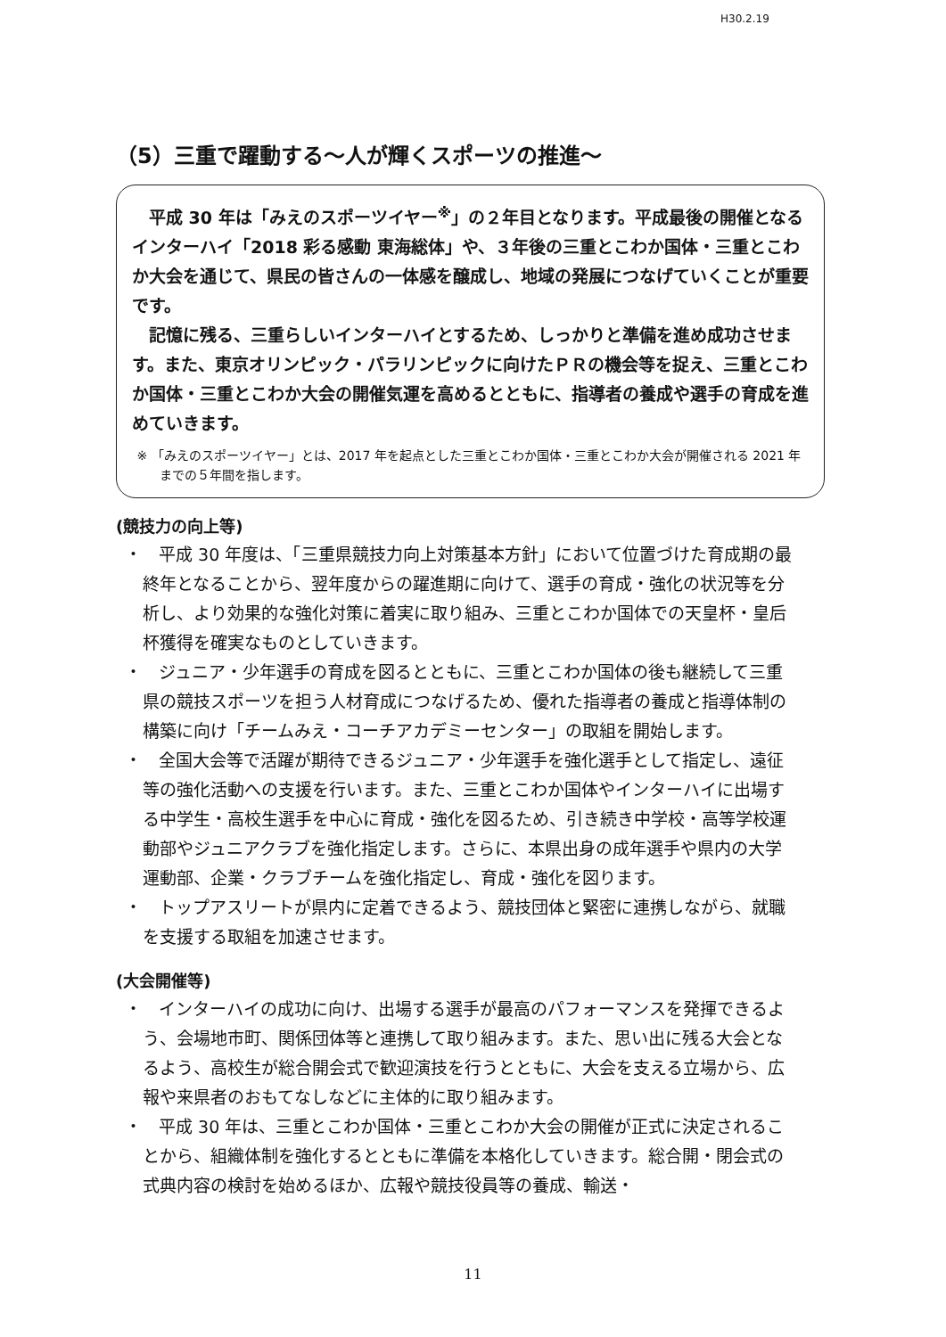H30.2.19
（5）三重で躍動する～人が輝くスポーツの推進～
平成 30 年は「みえのスポーツイヤー<sup>※</sup>」の２年目となります。平成最後の開催となるインターハイ「2018 彩る感動 東海総体」や、３年後の三重とこわか国体・三重とこわか大会を通じて、県民の皆さんの一体感を醸成し、地域の発展につなげていくことが重要です。
記憶に残る、三重らしいインターハイとするため、しっかりと準備を進め成功させます。また、東京オリンピック・パラリンピックに向けたＰＲの機会等を捉え、三重とこわか国体・三重とこわか大会の開催気運を高めるとともに、指導者の養成や選手の育成を進めていきます。
※ 「みえのスポーツイヤー」とは、2017 年を起点とした三重とこわか国体・三重とこわか大会が開催される 2021 年までの５年間を指します。
(競技力の向上等)
・　平成 30 年度は、「三重県競技力向上対策基本方針」において位置づけた育成期の最終年となることから、翌年度からの躍進期に向けて、選手の育成・強化の状況等を分析し、より効果的な強化対策に着実に取り組み、三重とこわか国体での天皇杯・皇后杯獲得を確実なものとしていきます。
・　ジュニア・少年選手の育成を図るとともに、三重とこわか国体の後も継続して三重県の競技スポーツを担う人材育成につなげるため、優れた指導者の養成と指導体制の構築に向け「チームみえ・コーチアカデミーセンター」の取組を開始します。
・　全国大会等で活躍が期待できるジュニア・少年選手を強化選手として指定し、遠征等の強化活動への支援を行います。また、三重とこわか国体やインターハイに出場する中学生・高校生選手を中心に育成・強化を図るため、引き続き中学校・高等学校運動部やジュニアクラブを強化指定します。さらに、本県出身の成年選手や県内の大学運動部、企業・クラブチームを強化指定し、育成・強化を図ります。
・　トップアスリートが県内に定着できるよう、競技団体と緊密に連携しながら、就職を支援する取組を加速させます。
(大会開催等)
・　インターハイの成功に向け、出場する選手が最高のパフォーマンスを発揮できるよう、会場地市町、関係団体等と連携して取り組みます。また、思い出に残る大会となるよう、高校生が総合開会式で歓迎演技を行うとともに、大会を支える立場から、広報や来県者のおもてなしなどに主体的に取り組みます。
・　平成 30 年は、三重とこわか国体・三重とこわか大会の開催が正式に決定されることから、組織体制を強化するとともに準備を本格化していきます。総合開・閉会式の式典内容の検討を始めるほか、広報や競技役員等の養成、輸送・
11